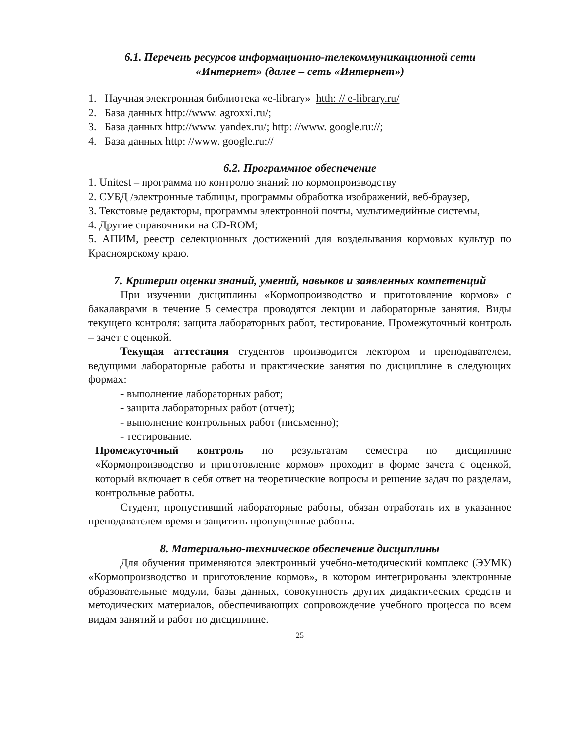6.1. Перечень ресурсов информационно-телекоммуникационной сети
«Интернет» (далее – сеть «Интернет»)
1. Научная электронная библиотека «e-library» htth: // e-library.ru/
2. База данных http://www. agroxxi.ru/;
3. База данных http://www. yandex.ru/; http: //www. google.ru://;
4. База данных http: //www. google.ru://
6.2. Программное обеспечение
1. Unitest – программа по контролю знаний по кормопроизводству
2. СУБД /электронные таблицы, программы обработка изображений, веб-браузер,
3. Текстовые редакторы, программы электронной почты, мультимедийные системы,
4. Другие справочники на CD-ROM;
5. АПИМ, реестр селекционных достижений для возделывания кормовых культур по Красноярскому краю.
7. Критерии оценки знаний, умений, навыков и заявленных компетенций
При изучении дисциплины «Кормопроизводство и приготовление кормов» с бакалаврами в течение 5 семестра проводятся лекции и лабораторные занятия. Виды текущего контроля: защита лабораторных работ, тестирование. Промежуточный контроль – зачет с оценкой.
Текущая аттестация студентов производится лектором и преподавателем, ведущими лабораторные работы и практические занятия по дисциплине в следующих формах:
- выполнение лабораторных работ;
- защита лабораторных работ (отчет);
- выполнение контрольных работ (письменно);
- тестирование.
Промежуточный контроль по результатам семестра по дисциплине «Кормопроизводство и приготовление кормов» проходит в форме зачета с оценкой, который включает в себя ответ на теоретические вопросы и решение задач по разделам, контрольные работы.
Студент, пропустивший лабораторные работы, обязан отработать их в указанное преподавателем время и защитить пропущенные работы.
8. Материально-техническое обеспечение дисциплины
Для обучения применяются электронный учебно-методический комплекс (ЭУМК) «Кормопроизводство и приготовление кормов», в котором интегрированы электронные образовательные модули, базы данных, совокупность других дидактических средств и методических материалов, обеспечивающих сопровождение учебного процесса по всем видам занятий и работ по дисциплине.
25